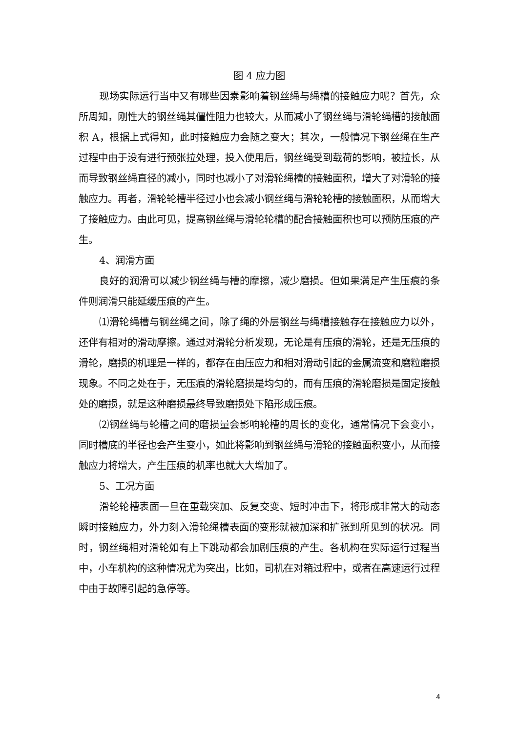图 4 应力图
现场实际运行当中又有哪些因素影响着钢丝绳与绳槽的接触应力呢？首先，众所周知，刚性大的钢丝绳其僵性阻力也较大，从而减小了钢丝绳与滑轮绳槽的接触面积 A，根据上式得知，此时接触应力会随之变大；其次，一般情况下钢丝绳在生产过程中由于没有进行预张拉处理，投入使用后，钢丝绳受到载荷的影响，被拉长，从而导致钢丝绳直径的减小，同时也减小了对滑轮绳槽的接触面积，增大了对滑轮的接触应力。再者，滑轮轮槽半径过小也会减小钢丝绳与滑轮轮槽的接触面积，从而增大了接触应力。由此可见，提高钢丝绳与滑轮轮槽的配合接触面积也可以预防压痕的产生。
4、润滑方面
良好的润滑可以减少钢丝绳与槽的摩擦，减少磨损。但如果满足产生压痕的条件则润滑只能延缓压痕的产生。
⑴滑轮绳槽与钢丝绳之间，除了绳的外层钢丝与绳槽接触存在接触应力以外，还伴有相对的滑动摩擦。通过对滑轮分析发现，无论是有压痕的滑轮，还是无压痕的滑轮，磨损的机理是一样的，都存在由压应力和相对滑动引起的金属流变和磨粒磨损现象。不同之处在于，无压痕的滑轮磨损是均匀的，而有压痕的滑轮磨损是固定接触处的磨损，就是这种磨损最终导致磨损处下陷形成压痕。
⑵钢丝绳与轮槽之间的磨损量会影响轮槽的周长的变化，通常情况下会变小，同时槽底的半径也会产生变小，如此将影响到钢丝绳与滑轮的接触面积变小，从而接触应力将增大，产生压痕的机率也就大大增加了。
5、工况方面
滑轮轮槽表面一旦在重载突加、反复交变、短时冲击下，将形成非常大的动态瞬时接触应力，外力刻入滑轮绳槽表面的变形就被加深和扩张到所见到的状况。同时，钢丝绳相对滑轮如有上下跳动都会加剧压痕的产生。各机构在实际运行过程当中，小车机构的这种情况尤为突出，比如，司机在对箱过程中，或者在高速运行过程中由于故障引起的急停等。
4